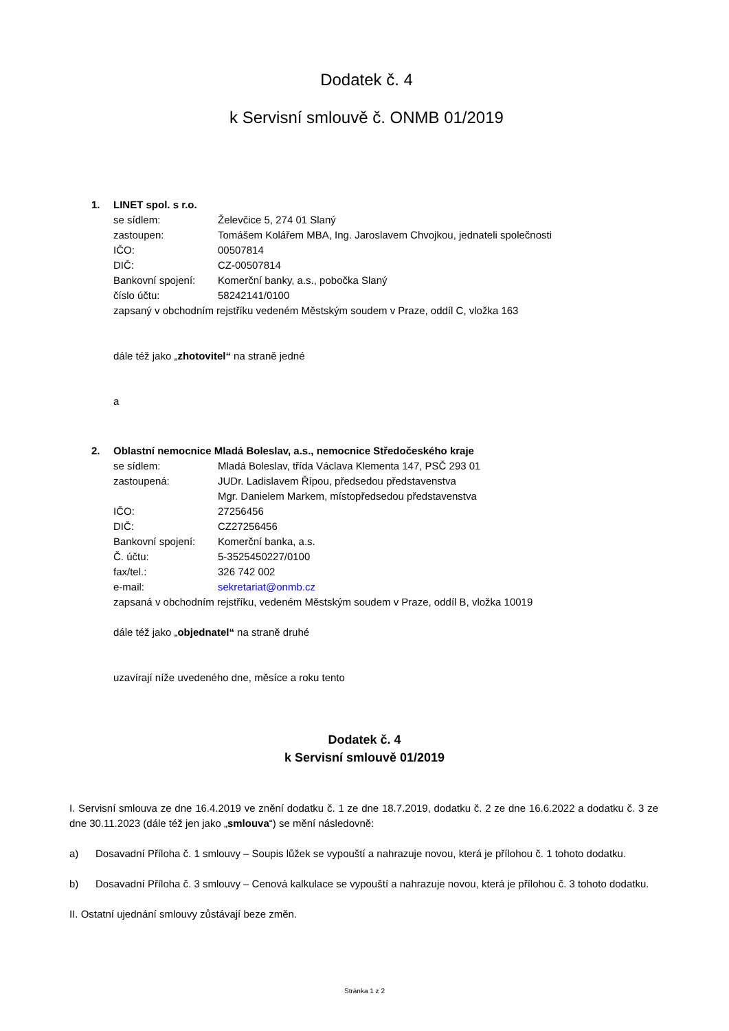Dodatek č. 4
k Servisní smlouvě č. ONMB 01/2019
1. LINET spol. s r.o.
se sídlem: Želevčice 5, 274 01 Slaný
zastoupen: Tomášem Kolářem MBA, Ing. Jaroslavem Chvojkou, jednateli společnosti
IČO: 00507814
DIČ: CZ-00507814
Bankovní spojení: Komerční banky, a.s., pobočka Slaný
číslo účtu: 58242141/0100
zapsaný v obchodním rejstříku vedeném Městským soudem v Praze, oddíl C, vložka 163
dále též jako „zhotovitel“ na straně jedné
a
2. Oblastní nemocnice Mladá Boleslav, a.s., nemocnice Středočeského kraje
se sídlem: Mladá Boleslav, třída Václava Klementa 147, PSČ 293 01
zastoupená: JUDr. Ladislavem Řípou, předsedou představenstva
Mgr. Danielem Markem, místopředsedou představenstva
IČO: 27256456
DIČ: CZ27256456
Bankovní spojení: Komerční banka, a.s.
Č. účtu: 5-3525450227/0100
fax/tel.: 326 742 002
e-mail: sekretariat@onmb.cz
zapsaná v obchodním rejstříku, vedeném Městským soudem v Praze, oddíl B, vložka 10019
dále též jako „objednatel“ na straně druhé
uzavírají níže uvedeného dne, měsíce a roku tento
Dodatek č. 4
k Servisní smlouvě 01/2019
I. Servisní smlouva ze dne 16.4.2019 ve znění dodatku č. 1 ze dne 18.7.2019, dodatku č. 2 ze dne 16.6.2022 a dodatku č. 3 ze dne 30.11.2023 (dále též jen jako „smlouva“) se mění následovně:
a) Dosavadní Příloha č. 1 smlouvy – Soupis lůžek se vypouští a nahrazuje novou, která je přílohou č. 1 tohoto dodatku.
b) Dosavadní Příloha č. 3 smlouvy – Cenová kalkulace se vypouští a nahrazuje novou, která je přílohou č. 3 tohoto dodatku.
II. Ostatní ujednání smlouvy zůstávají beze změn.
Stránka 1 z 2